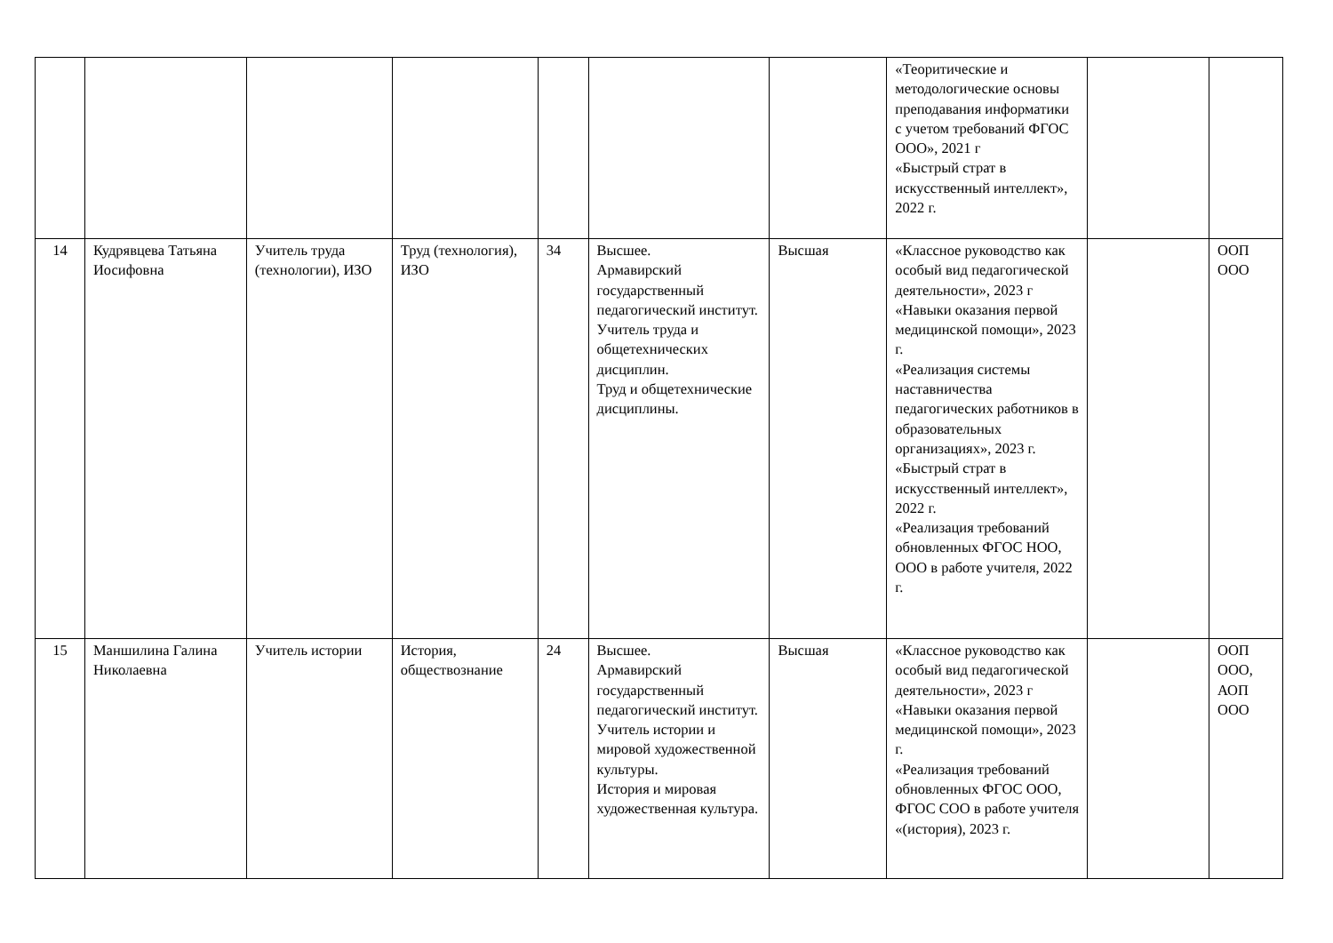| | | | | | | | «Теоритические и методологические основы преподавания информатики с учетом требований ФГОС ООО», 2021 г «Быстрый страт в искусственный интеллект», 2022 г. | | |
| 14 | Кудрявцева Татьяна Иосифовна | Учитель труда (технологии), ИЗО | Труд (технология), ИЗО | 34 | Высшее. Армавирский государственный педагогический институт. Учитель труда и общетехнических дисциплин. Труд и общетехнические дисциплины. | Высшая | «Классное руководство как особый вид педагогической деятельности», 2023 г «Навыки оказания первой медицинской помощи», 2023 г. «Реализация системы наставничества педагогических работников в образовательных организациях», 2023 г. «Быстрый страт в искусственный интеллект», 2022 г. «Реализация требований обновленных ФГОС НОО, ООО в работе учителя, 2022 г. | | ООП ООО |
| 15 | Маншилина Галина Николаевна | Учитель истории | История, обществознание | 24 | Высшее. Армавирский государственный педагогический институт. Учитель истории и мировой художественной культуры. История и мировая художественная культура. | Высшая | «Классное руководство как особый вид педагогической деятельности», 2023 г «Навыки оказания первой медицинской помощи», 2023 г. «Реализация требований обновленных ФГОС ООО, ФГОС СОО в работе учителя «(история), 2023 г. | | ООП ООО, АОП ООО |